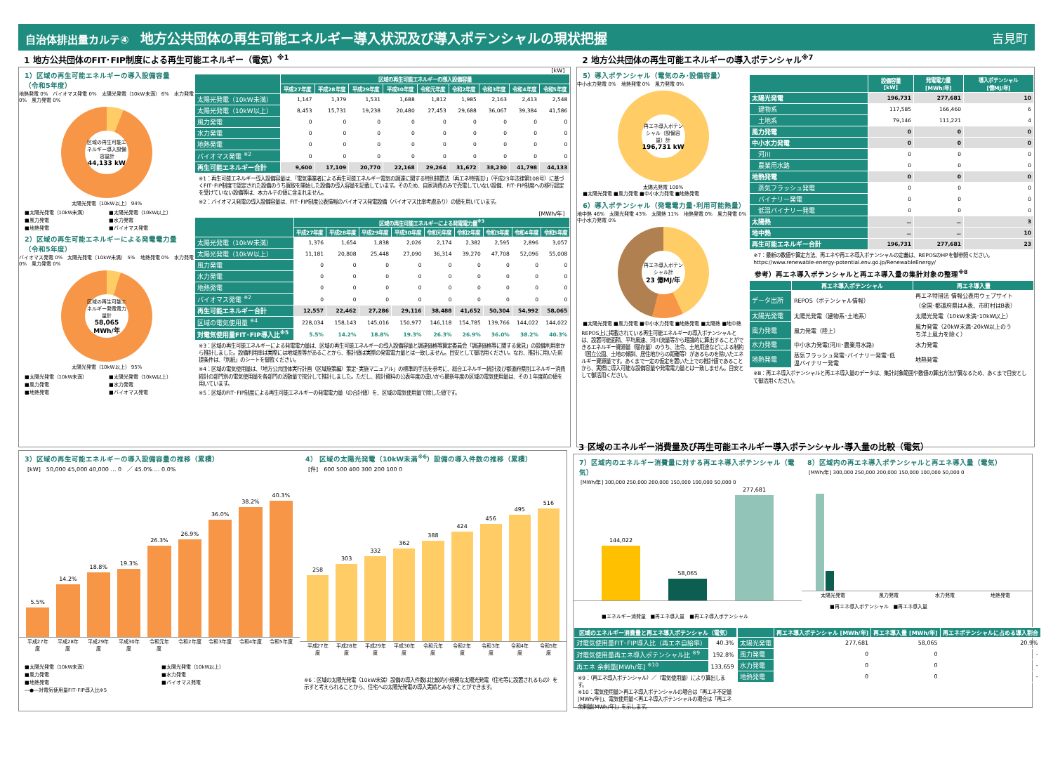自治体排出量カルテ④ 地方公共団体の再生可能エネルギー導入状況及び導入ポテンシャルの現状把握
吉見町
1 地方公共団体のFIT･FIP制度による再生可能エネルギー（電気）<sup>※1</sup>
1）区域の再生可能エネルギーの導入設備容量
（令和5年度）
地熱発電 0%　バイオマス発電 0%　太陽光発電（10kW未満） 6%　水力発電 0%　風力発電 0%
区域の再生可能エネルギー導入設備容量計
44,133 kW
太陽光発電（10kW以上） 94%
■太陽光発電（10kW未満） ■太陽光発電（10kW以上） ■風力発電 ■水力発電 ■地熱発電 ■バイオマス発電
2）区域の再生可能エネルギーによる発電電力量
（令和5年度）
バイオマス発電 0%　太陽光発電（10kW未満） 5%　地熱発電 0%　水力発電 0%　風力発電 0%
区域の再生可能エネルギー発電電力量計
58,065 MWh/年
太陽光発電（10kW以上） 95%
■太陽光発電（10kW未満） ■太陽光発電（10kW以上） ■風力発電 ■水力発電 ■地熱発電 ■バイオマス発電
[kW]
| | 区域の再生可能エネルギーの導入設備容量 | | | | | | | | |
| --- | --- | --- | --- | --- | --- | --- | --- | --- | --- |
| | 平成27年度 | 平成28年度 | 平成29年度 | 平成30年度 | 令和元年度 | 令和2年度 | 令和3年度 | 令和4年度 | 令和5年度 |
| 太陽光発電（10kW未満） | 1,147 | 1,379 | 1,531 | 1,688 | 1,812 | 1,985 | 2,163 | 2,413 | 2,548 |
| 太陽光発電（10kW以上） | 8,453 | 15,731 | 19,238 | 20,480 | 27,453 | 29,688 | 36,067 | 39,384 | 41,586 |
| 風力発電 | 0 | 0 | 0 | 0 | 0 | 0 | 0 | 0 | 0 |
| 水力発電 | 0 | 0 | 0 | 0 | 0 | 0 | 0 | 0 | 0 |
| 地熱発電 | 0 | 0 | 0 | 0 | 0 | 0 | 0 | 0 | 0 |
| バイオマス発電 <sup>※2</sup> | 0 | 0 | 0 | 0 | 0 | 0 | 0 | 0 | 0 |
| 再生可能エネルギー合計 | 9,600 | 17,109 | 20,770 | 22,168 | 29,264 | 31,672 | 38,230 | 41,798 | 44,133 |
※1：再生可能エネルギー導入設備容量は、「電気事業者による再生可能エネルギー電気の調達に関する特別措置法（再エネ特措法）」（平成23年法律第108号）に基づくFIT･FIP制度で認定された設備のうち買取を開始した設備の導入容量を記載しています。そのため、自家消費のみで売電していない設備、FIT･FIP制度への移行認定を受けていない設備等は、本カルテの値に含まれません。
※2：バイオマス発電の導入設備容量は、FIT･FIP制度公表情報のバイオマス発電設備（バイオマス比率考慮あり）の値を用いています。
[MWh/年]
| | 区域の再生可能エネルギーによる発電電力量<sup>※3</sup> | | | | | | | | |
| --- | --- | --- | --- | --- | --- | --- | --- | --- | --- |
| | 平成27年度 | 平成28年度 | 平成29年度 | 平成30年度 | 令和元年度 | 令和2年度 | 令和3年度 | 令和4年度 | 令和5年度 |
| 太陽光発電（10kW未満） | 1,376 | 1,654 | 1,838 | 2,026 | 2,174 | 2,382 | 2,595 | 2,896 | 3,057 |
| 太陽光発電（10kW以上） | 11,181 | 20,808 | 25,448 | 27,090 | 36,314 | 39,270 | 47,708 | 52,096 | 55,008 |
| 風力発電 | 0 | 0 | 0 | 0 | 0 | 0 | 0 | 0 | 0 |
| 水力発電 | 0 | 0 | 0 | 0 | 0 | 0 | 0 | 0 | 0 |
| 地熱発電 | 0 | 0 | 0 | 0 | 0 | 0 | 0 | 0 | 0 |
| バイオマス発電 <sup>※2</sup> | 0 | 0 | 0 | 0 | 0 | 0 | 0 | 0 | 0 |
| 再生可能エネルギー合計 | 12,557 | 22,462 | 27,286 | 29,116 | 38,488 | 41,652 | 50,304 | 54,992 | 58,065 |
| 区域の電気使用量 <sup>※4</sup> | 228,034 | 158,143 | 145,016 | 150,977 | 146,118 | 154,785 | 139,766 | 144,022 | 144,022 |
| 対電気使用量FIT･FIP導入比<sup>※5</sup> | 5.5% | 14.2% | 18.8% | 19.3% | 26.3% | 26.9% | 36.0% | 38.2% | 40.3% |
※3：区域の再生可能エネルギーによる発電電力量は、区域の再生可能エネルギーの導入設備容量と調達価格等算定委員会「調達価格等に関する意見」の設備利用率から推計しました。設備利用率は実際には地域差等があることから、推計値は実際の発電電力量とは一致しません。目安として御活用ください。なお、推計に用いた前提条件は、「別紙」のシートを御覧ください。
※4：区域の電気使用量は、「地方公共団体実行計画（区域施策編）策定･実施マニュアル」の標準的手法を参考に、総合エネルギー統計及び都道府県別エネルギー消費統計の部門別の電気使用量を各部門の活動量で按分して推計しました。ただし、統計資料の公表年度の違いから最新年度の区域の電気使用量は、その１年度前の値を用いています。
※5：区域のFIT･FIP制度による再生可能エネルギーの発電電力量（の合計値）を、区域の電気使用量で除した値です。
2 地方公共団体の再生可能エネルギーの導入ポテンシャル<sup>※7</sup>
5）導入ポテンシャル（電気のみ･設備容量）
中小水力発電 0%　地熱発電 0%　風力発電 0%
再エネ導入ポテンシャル（設備容量）計
196,731 kW
太陽光発電 100%
■太陽光発電 ■風力発電 ■中小水力発電 ■地熱発電
6）導入ポテンシャル（発電電力量･利用可能熱量）
地中熱 46%　太陽光発電 43%　太陽熱 11%　地熱発電 0%　風力発電 0%　中小水力発電 0%
再エネ導入ポテンシャル計
23 億MJ/年
■太陽光発電 ■風力発電 ■中小水力発電 ■地熱発電 ■太陽熱 ■地中熱
REPOS上に掲載されている再生可能エネルギーの導入ポテンシャルとは、設置可能面積、平均風速、河川流量等から理論的に算出することができるエネルギー資源量（賦存量）のうち、法令、土地用途などによる制約（国立公園、土地の傾斜、居住地からの距離等）があるものを除いたエネルギー資源量です。あくまで一定の仮定を置いた上での推計値であることから、実際に導入可能な設備容量や発電電力量とは一致しません。目安として御活用ください。
| | 設備容量 [kW] | 発電電力量 [MWh/年] | 導入ポテンシャル [億MJ/年] |
| --- | --- | --- | --- |
| 太陽光発電 | 196,731 | 277,681 | 10 |
| 建物系 | 117,585 | 166,460 | 6 |
| 土地系 | 79,146 | 111,221 | 4 |
| 風力発電 | 0 | 0 | 0 |
| 中小水力発電 | 0 | 0 | 0 |
| 河川 | 0 | 0 | 0 |
| 農業用水路 | 0 | 0 | 0 |
| 地熱発電 | 0 | 0 | 0 |
| 蒸気フラッシュ発電 | 0 | 0 | 0 |
| バイナリー発電 | 0 | 0 | 0 |
| 低温バイナリー発電 | 0 | 0 | 0 |
| 太陽熱 | － | － | 3 |
| 地中熱 | － | － | 10 |
| 再生可能エネルギー合計 | 196,731 | 277,681 | 23 |
※7：最新の数値や算定方法、再エネや再エネ導入ポテンシャルの定義は、REPOSのHPを御参照ください。
https://www.renewable-energy-potential.env.go.jp/RenewableEnergy/
参考）再エネ導入ポテンシャルと再エネ導入量の集計対象の整理<sup>※8</sup>
| | 再エネ導入ポテンシャル | 再エネ導入量 |
| --- | --- | --- |
| データ出所 | REPOS（ポテンシャル情報） | 再エネ特措法 情報公表用ウェブサイト （全国･都道府県はA表、市町村はB表） |
| 太陽光発電 | 太陽光発電（建物系･土地系） | 太陽光発電（10kW未満･10kW以上） |
| 風力発電 | 風力発電（陸上） | 風力発電（20kW未満･20kW以上のう ち洋上風力を除く） |
| 水力発電 | 中小水力発電(河川･農業用水路) | 水力発電 |
| 地熱発電 | 蒸気フラッシュ発電･バイナリー発電･低 温バイナリー発電 | 地熱発電 |
※8：再エネ導入ポテンシャルと再エネ導入量のデータは、集計対象範囲や数値の算出方法が異なるため、あくまで目安として御活用ください。
3）区域の再生可能エネルギーの導入設備容量の推移（累積）
[kW]　50,000 45,000 40,000 … 0　／ 45.0% … 0.0%
5.5%
14.2%
18.8%
19.3%
26.3%
26.9%
36.0%
38.2%
40.3%
平成27年度 平成28年度 平成29年度 平成30年度 令和元年度 令和2年度 令和3年度 令和4年度 令和5年度
■太陽光発電（10kW未満） ■太陽光発電（10kW以上） ■風力発電 ■水力発電 ■地熱発電 ■バイオマス発電 ―●―対電気使用量FIT･FIP導入比※5
4） 区域の太陽光発電（10kW未満<sup>※6</sup>）設備の導入件数の推移（累積）
[件]　600 500 400 300 200 100 0
258
303
332
362
388
424
456
495
516
平成27年度 平成28年度 平成29年度 平成30年度 令和元年度 令和2年度 令和3年度 令和4年度 令和5年度
※6：区域の太陽光発電（10kW未満）設備の導入件数は比較的小規模な太陽光発電（住宅等に設置されるもの）を示すと考えられることから、住宅への太陽光発電の導入実績とみなすことができます。
3 区域のエネルギー消費量及び再生可能エネルギー導入ポテンシャル･導入量の比較（電気）
7）区域内のエネルギー消費量に対する再エネ導入ポテンシャル（電気）
[MWh/年] 300,000 250,000 200,000 150,000 100,000 50,000 0
144,022
58,065
277,681
■エネルギー消費量　■再エネ導入量　■再エネ導入ポテンシャル
8）区域内の再エネ導入ポテンシャルと再エネ導入量（電気）
[MWh/年] 300,000 250,000 200,000 150,000 100,000 50,000 0
太陽光発電 風力発電 水力発電 地熱発電
■再エネ導入ポテンシャル　■再エネ導入量
| 区域のエネルギー消費量と再エネ導入ポテンシャル（電気） | |
| --- | --- |
| 対電気使用量FIT･FIP導入比（再エネ自給率） | 40.3% |
| 対電気使用量再エネ導入ポテンシャル比 <sup>※9</sup> | 192.8% |
| 再エネ 余剰量[MWh/年] <sup>※10</sup> | 133,659 |
※9：（再エネ導入ポテンシャル）／（電気使用量）により算出します。
※10：電気使用量＞再エネ導入ポテンシャルの場合は「再エネ不足量[MWh/年]」、電気使用量＜再エネ導入ポテンシャルの場合は「再エネ余剰量[MWh/年]」を示します。
| | 再エネ導入ポテンシャル [MWh/年] | 再エネ導入量 [MWh/年] | 再エネポテンシャルに占める導入割合 |
| --- | --- | --- | --- |
| 太陽光発電 | 277,681 | 58,065 | 20.9% |
| 風力発電 | 0 | 0 | - |
| 水力発電 | 0 | 0 | - |
| 地熱発電 | 0 | 0 | - |